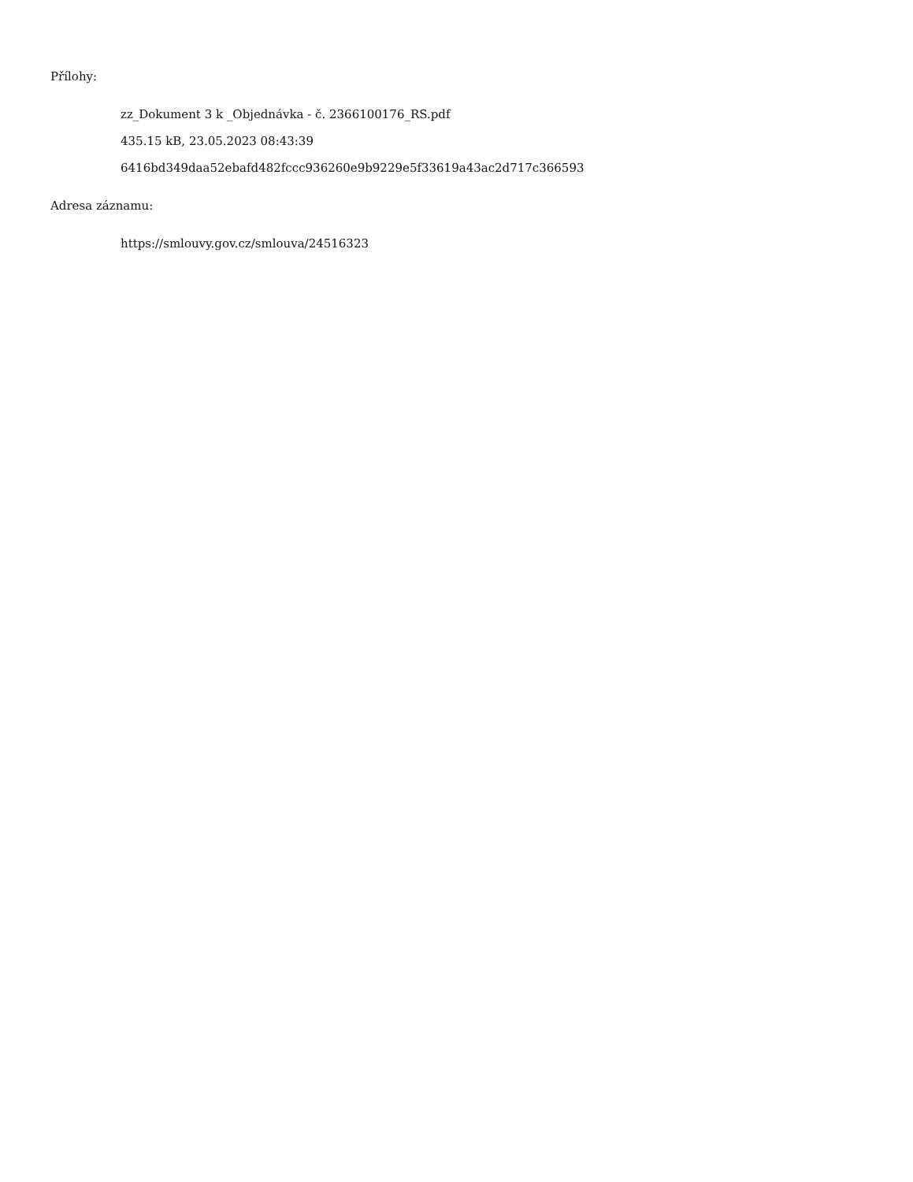Přílohy:
zz_Dokument 3 k _Objednávka - č. 2366100176_RS.pdf
435.15 kB, 23.05.2023 08:43:39
6416bd349daa52ebafd482fccc936260e9b9229e5f33619a43ac2d717c366593
Adresa záznamu:
https://smlouvy.gov.cz/smlouva/24516323